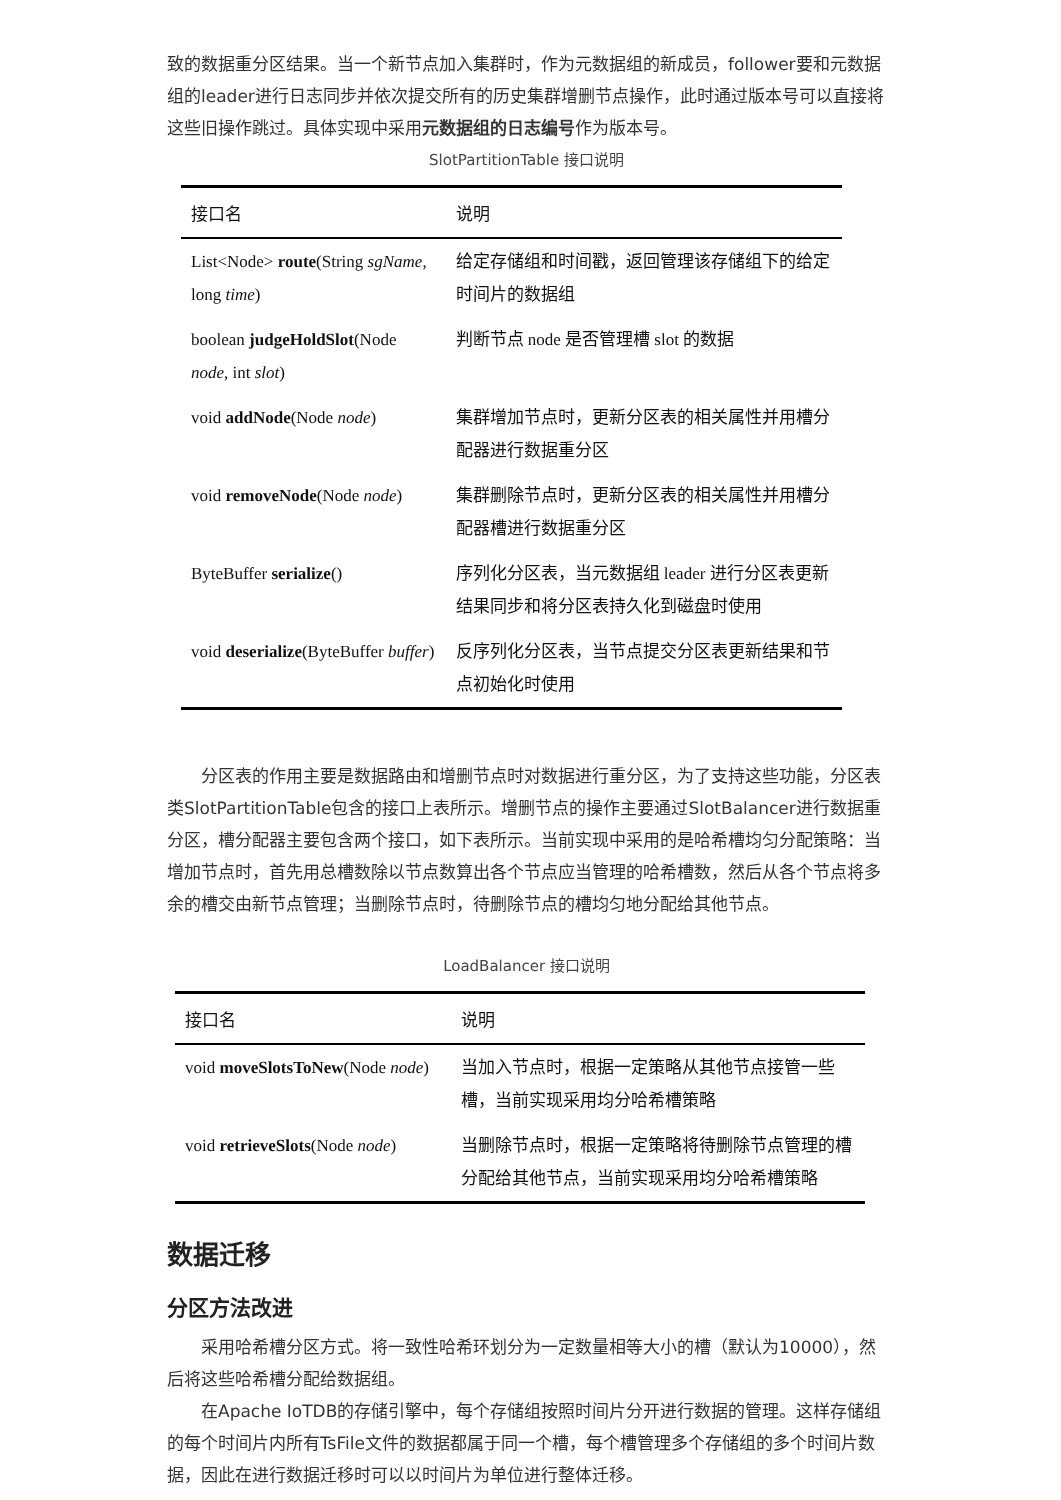致的数据重分区结果。当一个新节点加入集群时，作为元数据组的新成员，follower要和元数据组的leader进行日志同步并依次提交所有的历史集群增删节点操作，此时通过版本号可以直接将这些旧操作跳过。具体实现中采用元数据组的日志编号作为版本号。
SlotPartitionTable 接口说明
| 接口名 | 说明 |
| --- | --- |
| List<Node> route (String sgName , long time ) | 给定存储组和时间戳，返回管理该存储组下的给定时间片的数据组 |
| boolean judgeHoldSlot (Node node , int slot ) | 判断节点 node 是否管理槽 slot 的数据 |
| void addNode (Node node ) | 集群增加节点时，更新分区表的相关属性并用槽分配器进行数据重分区 |
| void removeNode (Node node ) | 集群删除节点时，更新分区表的相关属性并用槽分配器槽进行数据重分区 |
| ByteBuffer serialize () | 序列化分区表，当元数据组 leader 进行分区表更新结果同步和将分区表持久化到磁盘时使用 |
| void deserialize (ByteBuffer buffer ) | 反序列化分区表，当节点提交分区表更新结果和节点初始化时使用 |
分区表的作用主要是数据路由和增删节点时对数据进行重分区，为了支持这些功能，分区表类SlotPartitionTable包含的接口上表所示。增删节点的操作主要通过SlotBalancer进行数据重分区，槽分配器主要包含两个接口，如下表所示。当前实现中采用的是哈希槽均匀分配策略：当增加节点时，首先用总槽数除以节点数算出各个节点应当管理的哈希槽数，然后从各个节点将多余的槽交由新节点管理；当删除节点时，待删除节点的槽均匀地分配给其他节点。
LoadBalancer 接口说明
| 接口名 | 说明 |
| --- | --- |
| void moveSlotsToNew (Node node ) | 当加入节点时，根据一定策略从其他节点接管一些槽，当前实现采用均分哈希槽策略 |
| void retrieveSlots (Node node ) | 当删除节点时，根据一定策略将待删除节点管理的槽分配给其他节点，当前实现采用均分哈希槽策略 |
数据迁移
分区方法改进
采用哈希槽分区方式。将一致性哈希环划分为一定数量相等大小的槽（默认为10000），然后将这些哈希槽分配给数据组。
在Apache IoTDB的存储引擎中，每个存储组按照时间片分开进行数据的管理。这样存储组的每个时间片内所有TsFile文件的数据都属于同一个槽，每个槽管理多个存储组的多个时间片数据，因此在进行数据迁移时可以以时间片为单位进行整体迁移。